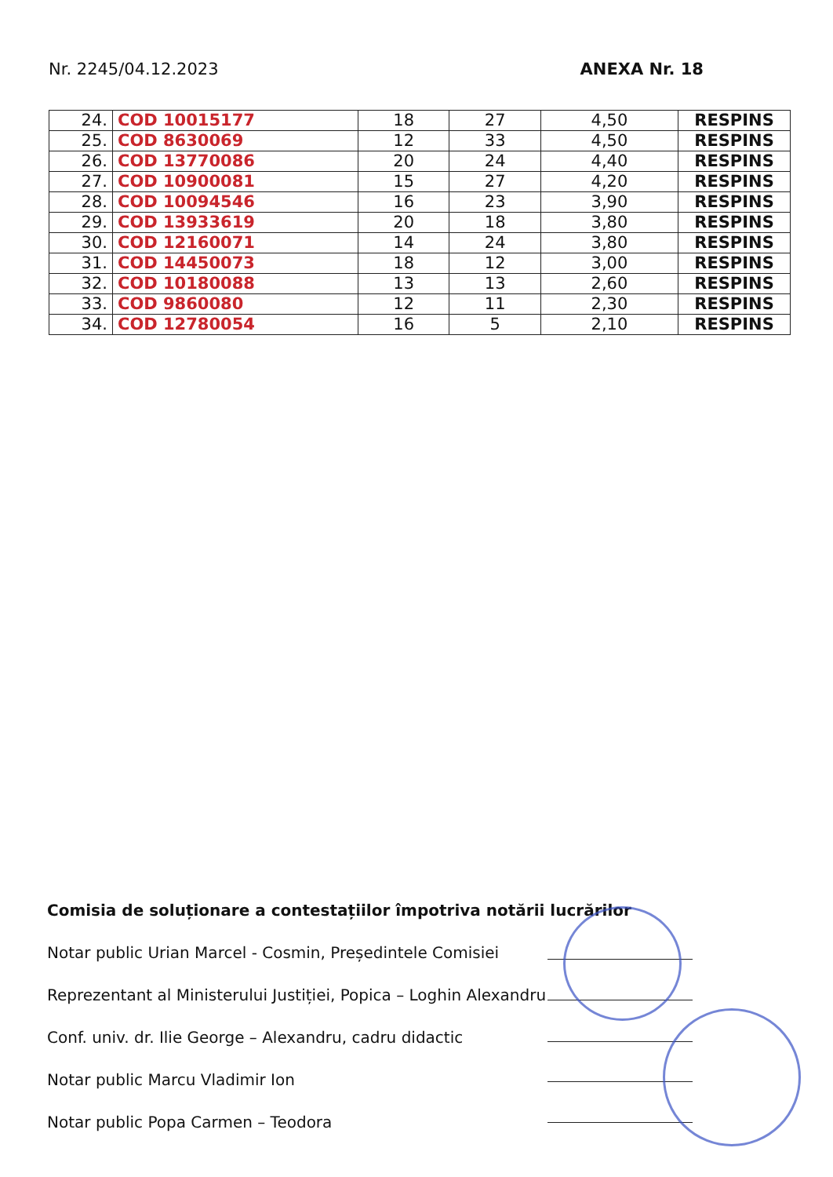Nr. 2245/04.12.2023 ANEXA Nr. 18
| 24. | COD 10015177 | 18 | 27 | 4,50 | RESPINS |
| 25. | COD 8630069 | 12 | 33 | 4,50 | RESPINS |
| 26. | COD 13770086 | 20 | 24 | 4,40 | RESPINS |
| 27. | COD 10900081 | 15 | 27 | 4,20 | RESPINS |
| 28. | COD 10094546 | 16 | 23 | 3,90 | RESPINS |
| 29. | COD 13933619 | 20 | 18 | 3,80 | RESPINS |
| 30. | COD 12160071 | 14 | 24 | 3,80 | RESPINS |
| 31. | COD 14450073 | 18 | 12 | 3,00 | RESPINS |
| 32. | COD 10180088 | 13 | 13 | 2,60 | RESPINS |
| 33. | COD 9860080 | 12 | 11 | 2,30 | RESPINS |
| 34. | COD 12780054 | 16 | 5 | 2,10 | RESPINS |
Comisia de soluționare a contestațiilor împotriva notării lucrărilor
Notar public Urian Marcel - Cosmin, Președintele Comisiei
Reprezentant al Ministerului Justiției, Popica – Loghin Alexandru
Conf. univ. dr. Ilie George – Alexandru, cadru didactic
Notar public Marcu Vladimir Ion
Notar public Popa Carmen – Teodora